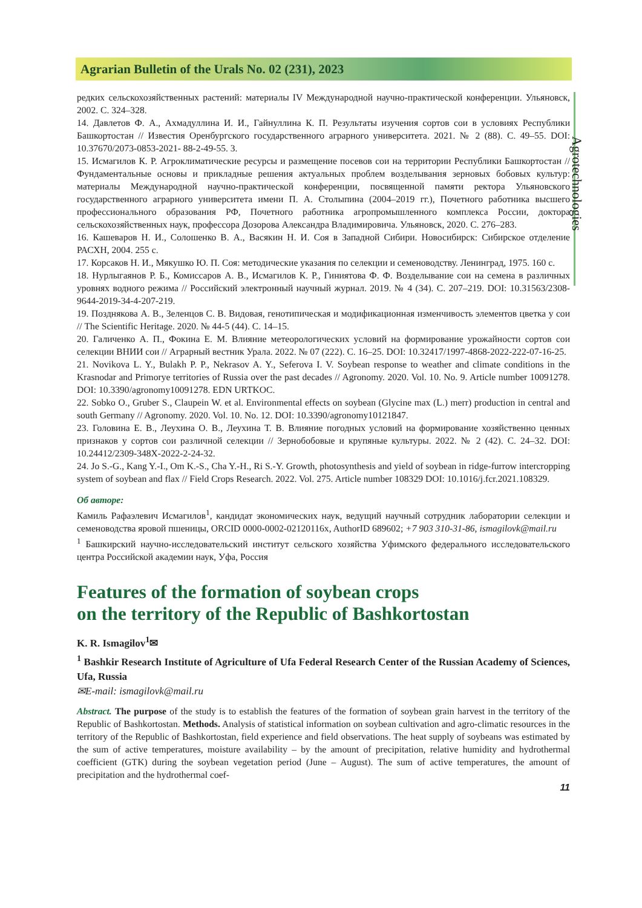Agrarian Bulletin of the Urals No. 02 (231), 2023
Agrotechnologies
редких сельскохозяйственных растений: материалы IV Международной научно-практической конференции. Ульяновск, 2002. С. 324–328.
14. Давлетов Ф. А., Ахмадуллина И. И., Гайнуллина К. П. Результаты изучения сортов сои в условиях Республики Башкортостан // Известия Оренбургского государственного аграрного университета. 2021. № 2 (88). С. 49–55. DOI: 10.37670/2073-0853-2021- 88-2-49-55. 3.
15. Исмагилов К. Р. Агроклиматические ресурсы и размещение посевов сои на территории Республики Башкортостан // Фундаментальные основы и прикладные решения актуальных проблем возделывания зерновых бобовых культур: материалы Международной научно-практической конференции, посвященной памяти ректора Ульяновского государственного аграрного университета имени П. А. Столыпина (2004–2019 гг.), Почетного работника высшего профессионального образования РФ, Почетного работника агропромышленного комплекса России, доктора сельскохозяйственных наук, профессора Дозорова Александра Владимировича. Ульяновск, 2020. С. 276–283.
16. Кашеваров Н. И., Солошенко В. А., Васякин Н. И. Соя в Западной Сибири. Новосибирск: Сибирское отделение РАСХН, 2004. 255 с.
17. Корсаков Н. И., Мякушко Ю. П. Соя: методические указания по селекции и семеноводству. Ленинград, 1975. 160 с.
18. Нурлыгаянов Р. Б., Комиссаров А. В., Исмагилов К. Р., Гиниятова Ф. Ф. Возделывание сои на семена в различных уровнях водного режима // Российский электронный научный журнал. 2019. № 4 (34). С. 207–219. DOI: 10.31563/2308-9644-2019-34-4-207-219.
19. Позднякова А. В., Зеленцов С. В. Видовая, генотипическая и модификационная изменчивость элементов цветка у сои // The Scientific Heritage. 2020. № 44-5 (44). С. 14–15.
20. Галиченко А. П., Фокина Е. М. Влияние метеорологических условий на формирование урожайности сортов сои селекции ВНИИ сои // Аграрный вестник Урала. 2022. № 07 (222). С. 16–25. DOI: 10.32417/1997-4868-2022-222-07-16-25.
21. Novikova L. Y., Bulakh P. P., Nekrasov A. Y., Seferova I. V. Soybean response to weather and climate conditions in the Krasnodar and Primorye territories of Russia over the past decades // Agronomy. 2020. Vol. 10. No. 9. Article number 10091278. DOI: 10.3390/agronomy10091278. EDN URTKOC.
22. Sobko O., Gruber S., Claupein W. et al. Environmental effects on soybean (Glycine max (L.) merr) production in central and south Germany // Agronomy. 2020. Vol. 10. No. 12. DOI: 10.3390/agronomy10121847.
23. Головина Е. В., Леухина О. В., Леухина Т. В. Влияние погодных условий на формирование хозяйственно ценных признаков у сортов сои различной селекции // Зернобобовые и крупяные культуры. 2022. № 2 (42). С. 24–32. DOI: 10.24412/2309-348X-2022-2-24-32.
24. Jo S.-G., Kang Y.-I., Om K.-S., Cha Y.-H., Ri S.-Y. Growth, photosynthesis and yield of soybean in ridge-furrow intercropping system of soybean and flax // Field Crops Research. 2022. Vol. 275. Article number 108329 DOI: 10.1016/j.fcr.2021.108329.
Об авторе:
Камиль Рафаэлевич Исмагилов<sup>1</sup>, кандидат экономических наук, ведущий научный сотрудник лаборатории селекции и семеноводства яровой пшеницы, ORCID 0000-0002-02120116x, AuthorID 689602; +7 903 310-31-86, ismagilovk@mail.ru
<sup>1</sup> Башкирский научно-исследовательский институт сельского хозяйства Уфимского федерального исследовательского центра Российской академии наук, Уфа, Россия
Features of the formation of soybean crops
on the territory of the Republic of Bashkortostan
K. R. Ismagilov<sup>1</sup>✉
<sup>1</sup> Bashkir Research Institute of Agriculture of Ufa Federal Research Center of the Russian Academy of Sciences, Ufa, Russia
✉E-mail: ismagilovk@mail.ru
Abstract. The purpose of the study is to establish the features of the formation of soybean grain harvest in the territory of the Republic of Bashkortostan. Methods. Analysis of statistical information on soybean cultivation and agro-climatic resources in the territory of the Republic of Bashkortostan, field experience and field observations. The heat supply of soybeans was estimated by the sum of active temperatures, moisture availability – by the amount of precipitation, relative humidity and hydrothermal coefficient (GTK) during the soybean vegetation period (June – August). The sum of active temperatures, the amount of precipitation and the hydrothermal coef-
11